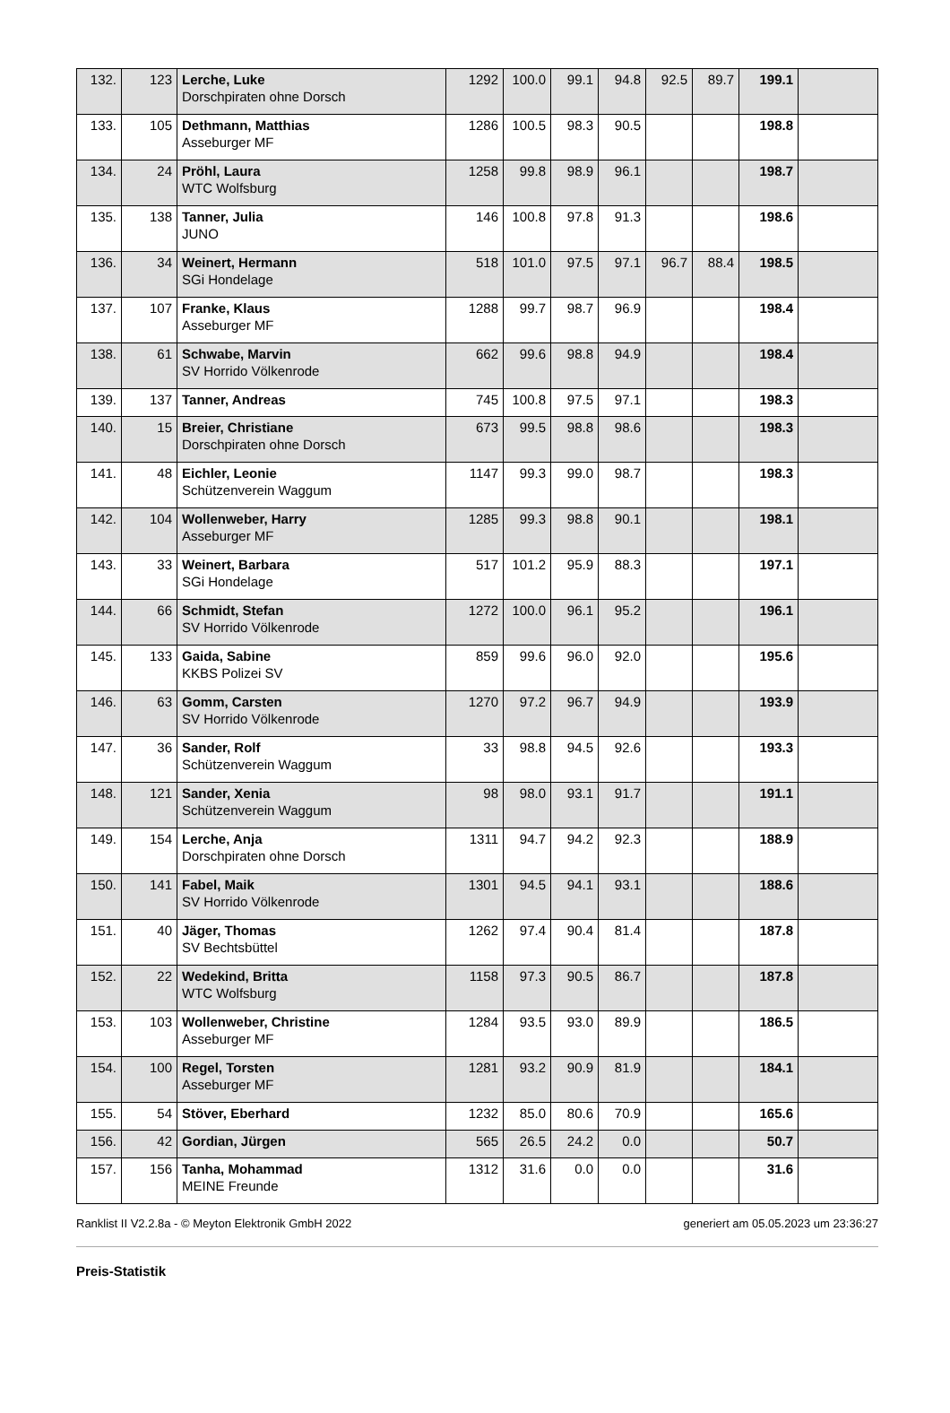| 132. | 123 | Lerche, Luke Dorschpiraten ohne Dorsch | 1292 | 100.0 | 99.1 | 94.8 | 92.5 | 89.7 | 199.1 | |
| 133. | 105 | Dethmann, Matthias Asseburger MF | 1286 | 100.5 | 98.3 | 90.5 | | | 198.8 | |
| 134. | 24 | Pröhl, Laura WTC Wolfsburg | 1258 | 99.8 | 98.9 | 96.1 | | | 198.7 | |
| 135. | 138 | Tanner, Julia JUNO | 146 | 100.8 | 97.8 | 91.3 | | | 198.6 | |
| 136. | 34 | Weinert, Hermann SGi Hondelage | 518 | 101.0 | 97.5 | 97.1 | 96.7 | 88.4 | 198.5 | |
| 137. | 107 | Franke, Klaus Asseburger MF | 1288 | 99.7 | 98.7 | 96.9 | | | 198.4 | |
| 138. | 61 | Schwabe, Marvin SV Horrido Völkenrode | 662 | 99.6 | 98.8 | 94.9 | | | 198.4 | |
| 139. | 137 | Tanner, Andreas | 745 | 100.8 | 97.5 | 97.1 | | | 198.3 | |
| 140. | 15 | Breier, Christiane Dorschpiraten ohne Dorsch | 673 | 99.5 | 98.8 | 98.6 | | | 198.3 | |
| 141. | 48 | Eichler, Leonie Schützenverein Waggum | 1147 | 99.3 | 99.0 | 98.7 | | | 198.3 | |
| 142. | 104 | Wollenweber, Harry Asseburger MF | 1285 | 99.3 | 98.8 | 90.1 | | | 198.1 | |
| 143. | 33 | Weinert, Barbara SGi Hondelage | 517 | 101.2 | 95.9 | 88.3 | | | 197.1 | |
| 144. | 66 | Schmidt, Stefan SV Horrido Völkenrode | 1272 | 100.0 | 96.1 | 95.2 | | | 196.1 | |
| 145. | 133 | Gaida, Sabine KKBS Polizei SV | 859 | 99.6 | 96.0 | 92.0 | | | 195.6 | |
| 146. | 63 | Gomm, Carsten SV Horrido Völkenrode | 1270 | 97.2 | 96.7 | 94.9 | | | 193.9 | |
| 147. | 36 | Sander, Rolf Schützenverein Waggum | 33 | 98.8 | 94.5 | 92.6 | | | 193.3 | |
| 148. | 121 | Sander, Xenia Schützenverein Waggum | 98 | 98.0 | 93.1 | 91.7 | | | 191.1 | |
| 149. | 154 | Lerche, Anja Dorschpiraten ohne Dorsch | 1311 | 94.7 | 94.2 | 92.3 | | | 188.9 | |
| 150. | 141 | Fabel, Maik SV Horrido Völkenrode | 1301 | 94.5 | 94.1 | 93.1 | | | 188.6 | |
| 151. | 40 | Jäger, Thomas SV Bechtsbüttel | 1262 | 97.4 | 90.4 | 81.4 | | | 187.8 | |
| 152. | 22 | Wedekind, Britta WTC Wolfsburg | 1158 | 97.3 | 90.5 | 86.7 | | | 187.8 | |
| 153. | 103 | Wollenweber, Christine Asseburger MF | 1284 | 93.5 | 93.0 | 89.9 | | | 186.5 | |
| 154. | 100 | Regel, Torsten Asseburger MF | 1281 | 93.2 | 90.9 | 81.9 | | | 184.1 | |
| 155. | 54 | Stöver, Eberhard | 1232 | 85.0 | 80.6 | 70.9 | | | 165.6 | |
| 156. | 42 | Gordian, Jürgen | 565 | 26.5 | 24.2 | 0.0 | | | 50.7 | |
| 157. | 156 | Tanha, Mohammad MEINE Freunde | 1312 | 31.6 | 0.0 | 0.0 | | | 31.6 | |
Ranklist II V2.2.8a - © Meyton Elektronik GmbH 2022 generiert am 05.05.2023 um 23:36:27
Preis-Statistik